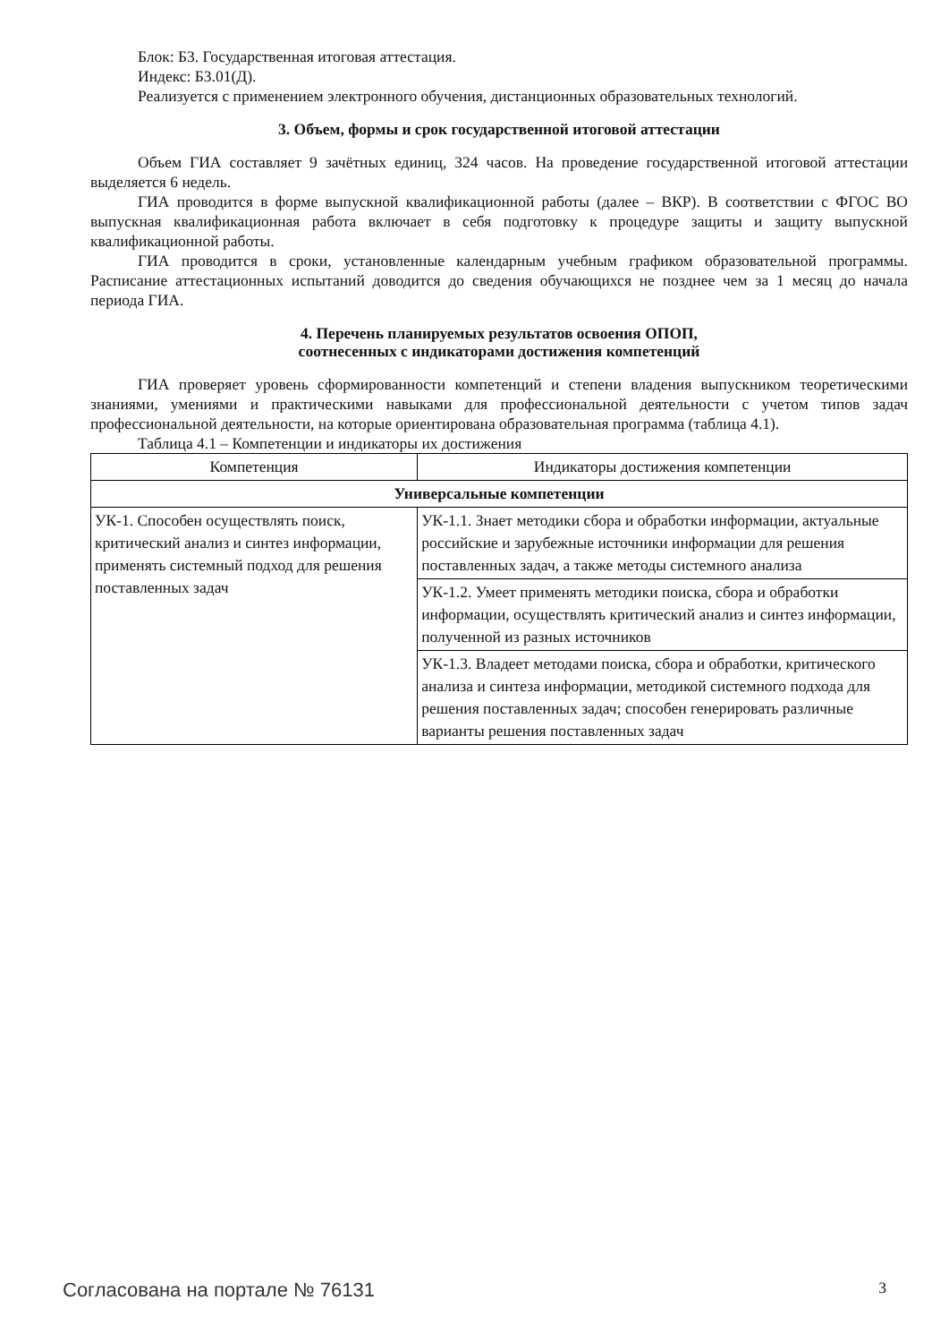Блок: Б3. Государственная итоговая аттестация.
Индекс: Б3.01(Д).
Реализуется с применением электронного обучения, дистанционных образовательных технологий.
3. Объем, формы и срок государственной итоговой аттестации
Объем ГИА составляет 9 зачётных единиц, 324 часов. На проведение государственной итоговой аттестации выделяется 6 недель.
ГИА проводится в форме выпускной квалификационной работы (далее – ВКР). В соответствии с ФГОС ВО выпускная квалификационная работа включает в себя подготовку к процедуре защиты и защиту выпускной квалификационной работы.
ГИА проводится в сроки, установленные календарным учебным графиком образовательной программы. Расписание аттестационных испытаний доводится до сведения обучающихся не позднее чем за 1 месяц до начала периода ГИА.
4. Перечень планируемых результатов освоения ОПОП,
соотнесенных с индикаторами достижения компетенций
ГИА проверяет уровень сформированности компетенций и степени владения выпускником теоретическими знаниями, умениями и практическими навыками для профессиональной деятельности с учетом типов задач профессиональной деятельности, на которые ориентирована образовательная программа (таблица 4.1).
Таблица 4.1 – Компетенции и индикаторы их достижения
| Компетенция | Индикаторы достижения компетенции |
| --- | --- |
| Универсальные компетенции | |
| УК-1. Способен осуществлять поиск, критический анализ и синтез информации, применять системный подход для решения поставленных задач | УК-1.1. Знает методики сбора и обработки информации, актуальные российские и зарубежные источники информации для решения поставленных задач, а также методы системного анализа |
| | УК-1.2. Умеет применять методики поиска, сбора и обработки информации, осуществлять критический анализ и синтез информации, полученной из разных источников |
| | УК-1.3. Владеет методами поиска, сбора и обработки, критического анализа и синтеза информации, методикой системного подхода для решения поставленных задач; способен генерировать различные варианты решения поставленных задач |
Согласована на портале № 76131 3